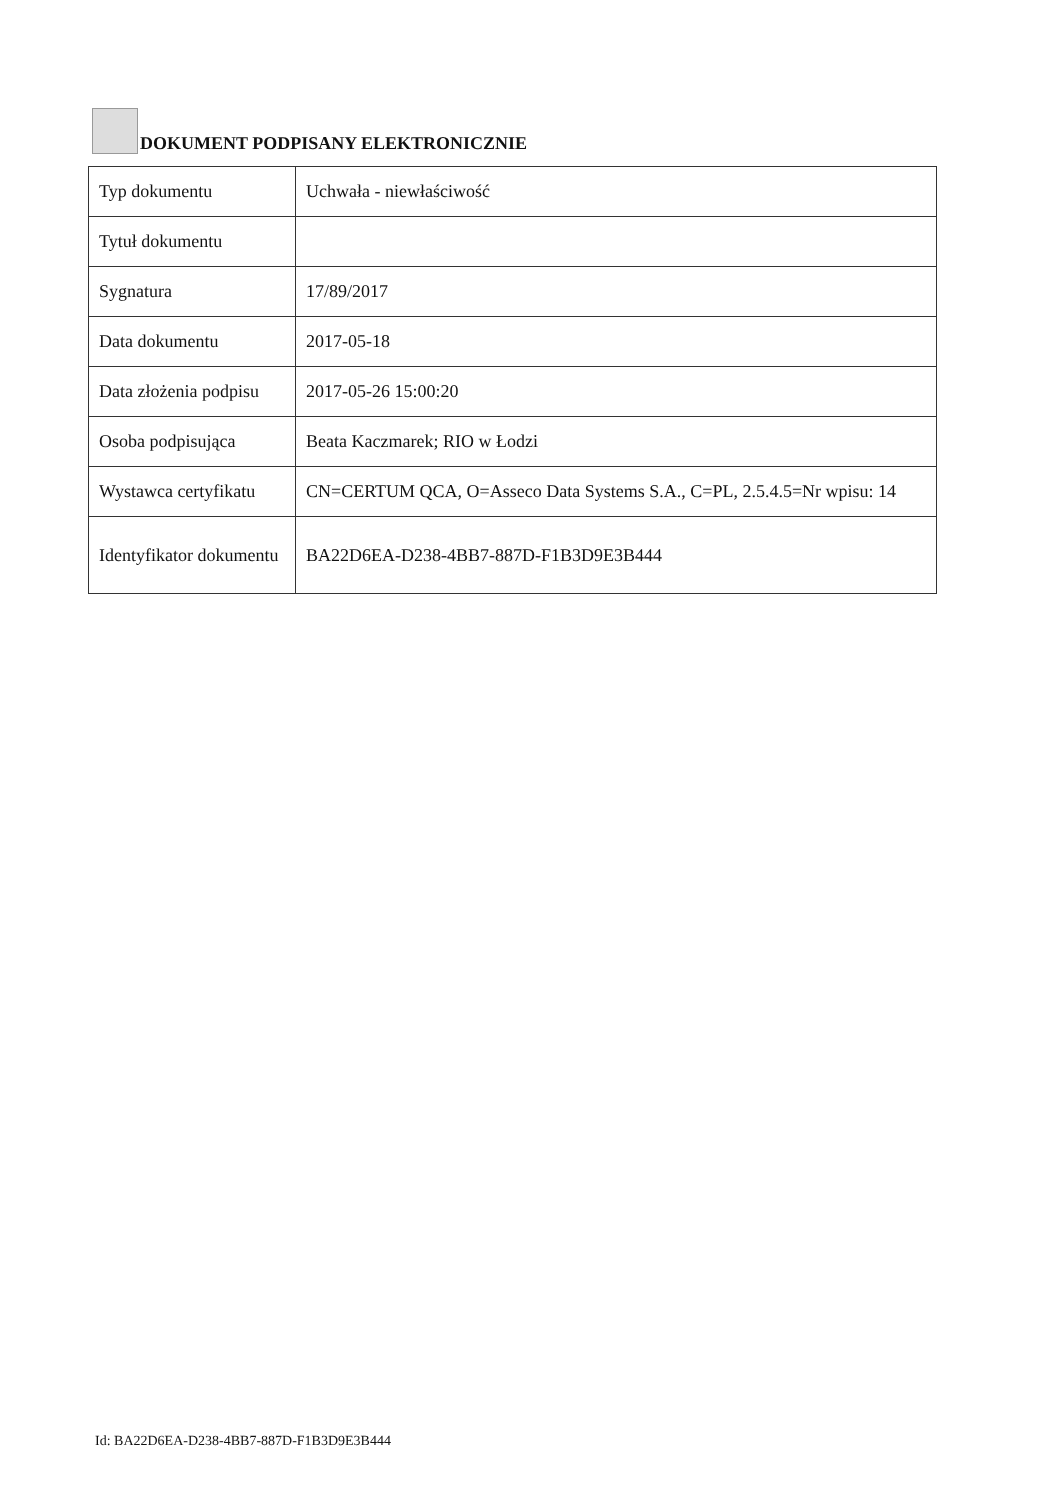DOKUMENT PODPISANY ELEKTRONICZNIE
| Typ dokumentu | Uchwała - niewłaściwość |
| Tytuł dokumentu | |
| Sygnatura | 17/89/2017 |
| Data dokumentu | 2017-05-18 |
| Data złożenia podpisu | 2017-05-26 15:00:20 |
| Osoba podpisująca | Beata Kaczmarek; RIO w Łodzi |
| Wystawca certyfikatu | CN=CERTUM QCA, O=Asseco Data Systems S.A., C=PL, 2.5.4.5=Nr wpisu: 14 |
| Identyfikator dokumentu | BA22D6EA-D238-4BB7-887D-F1B3D9E3B444 |
Id: BA22D6EA-D238-4BB7-887D-F1B3D9E3B444